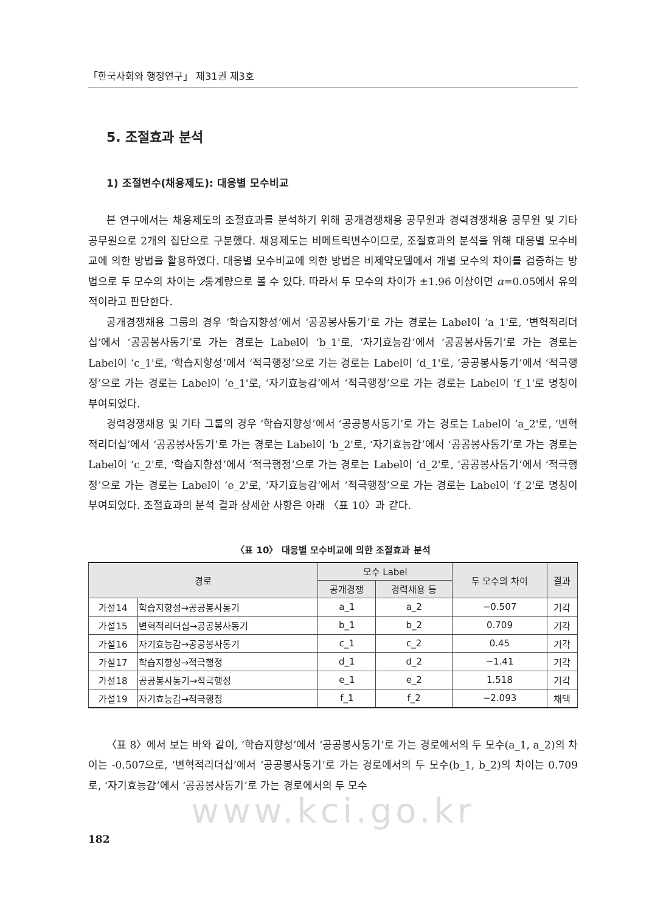「한국사회와 행정연구」 제31권 제3호
5. 조절효과 분석
1) 조절변수(채용제도): 대응별 모수비교
본 연구에서는 채용제도의 조절효과를 분석하기 위해 공개경쟁채용 공무원과 경력경쟁채용 공무원 및 기타 공무원으로 2개의 집단으로 구분했다. 채용제도는 비메트릭변수이므로, 조절효과의 분석을 위해 대응별 모수비교에 의한 방법을 활용하였다. 대응별 모수비교에 의한 방법은 비제약모델에서 개별 모수의 차이를 검증하는 방법으로 두 모수의 차이는 z통계량으로 볼 수 있다. 따라서 두 모수의 차이가 ±1.96 이상이면 α=0.05에서 유의적이라고 판단한다.
공개경쟁채용 그룹의 경우 ‘학습지향성’에서 ‘공공봉사동기’로 가는 경로는 Label이 ‘a_1'로, ‘변혁적리더십’에서 ‘공공봉사동기’로 가는 경로는 Label이 ‘b_1'로, ‘자기효능감’에서 ‘공공봉사동기’로 가는 경로는 Label이 ‘c_1'로, ‘학습지향성’에서 ‘적극행정’으로 가는 경로는 Label이 ‘d_1'로, ‘공공봉사동기’에서 ‘적극행정’으로 가는 경로는 Label이 ‘e_1'로, ‘자기효능감’에서 ‘적극행정’으로 가는 경로는 Label이 ‘f_1'로 명칭이 부여되었다.
경력경쟁채용 및 기타 그룹의 경우 ‘학습지향성’에서 ‘공공봉사동기’로 가는 경로는 Label이 ‘a_2'로, ‘변혁적리더십’에서 ‘공공봉사동기’로 가는 경로는 Label이 ‘b_2'로, ‘자기효능감’에서 ‘공공봉사동기’로 가는 경로는 Label이 ‘c_2'로, ‘학습지향성’에서 ‘적극행정’으로 가는 경로는 Label이 ‘d_2'로, ‘공공봉사동기’에서 ‘적극행정’으로 가는 경로는 Label이 ‘e_2'로, ‘자기효능감’에서 ‘적극행정’으로 가는 경로는 Label이 ‘f_2'로 명칭이 부여되었다. 조절효과의 분석 결과 상세한 사항은 아래 〈표 10〉과 같다.
〈표 10〉 대응별 모수비교에 의한 조절효과 분석
| 경로 | | 모수 Label | | 두 모수의 차이 | 결과 |
| --- | --- | --- | --- | --- | --- |
| | | 공개경쟁 | 경력채용 등 | | |
| 가설14 | 학습지향성→공공봉사동기 | a_1 | a_2 | −0.507 | 기각 |
| 가설15 | 변혁적리더십→공공봉사동기 | b_1 | b_2 | 0.709 | 기각 |
| 가설16 | 자기효능감→공공봉사동기 | c_1 | c_2 | 0.45 | 기각 |
| 가설17 | 학습지향성→적극행정 | d_1 | d_2 | −1.41 | 기각 |
| 가설18 | 공공봉사동기→적극행정 | e_1 | e_2 | 1.518 | 기각 |
| 가설19 | 자기효능감→적극행정 | f_1 | f_2 | −2.093 | 채택 |
〈표 8〉에서 보는 바와 같이, ‘학습지향성’에서 ‘공공봉사동기’로 가는 경로에서의 두 모수(a_1, a_2)의 차이는 -0.507으로, ‘변혁적리더십’에서 ‘공공봉사동기’로 가는 경로에서의 두 모수(b_1, b_2)의 차이는 0.709로, ‘자기효능감’에서 ‘공공봉사동기’로 가는 경로에서의 두 모수
www.kci.go.kr
182